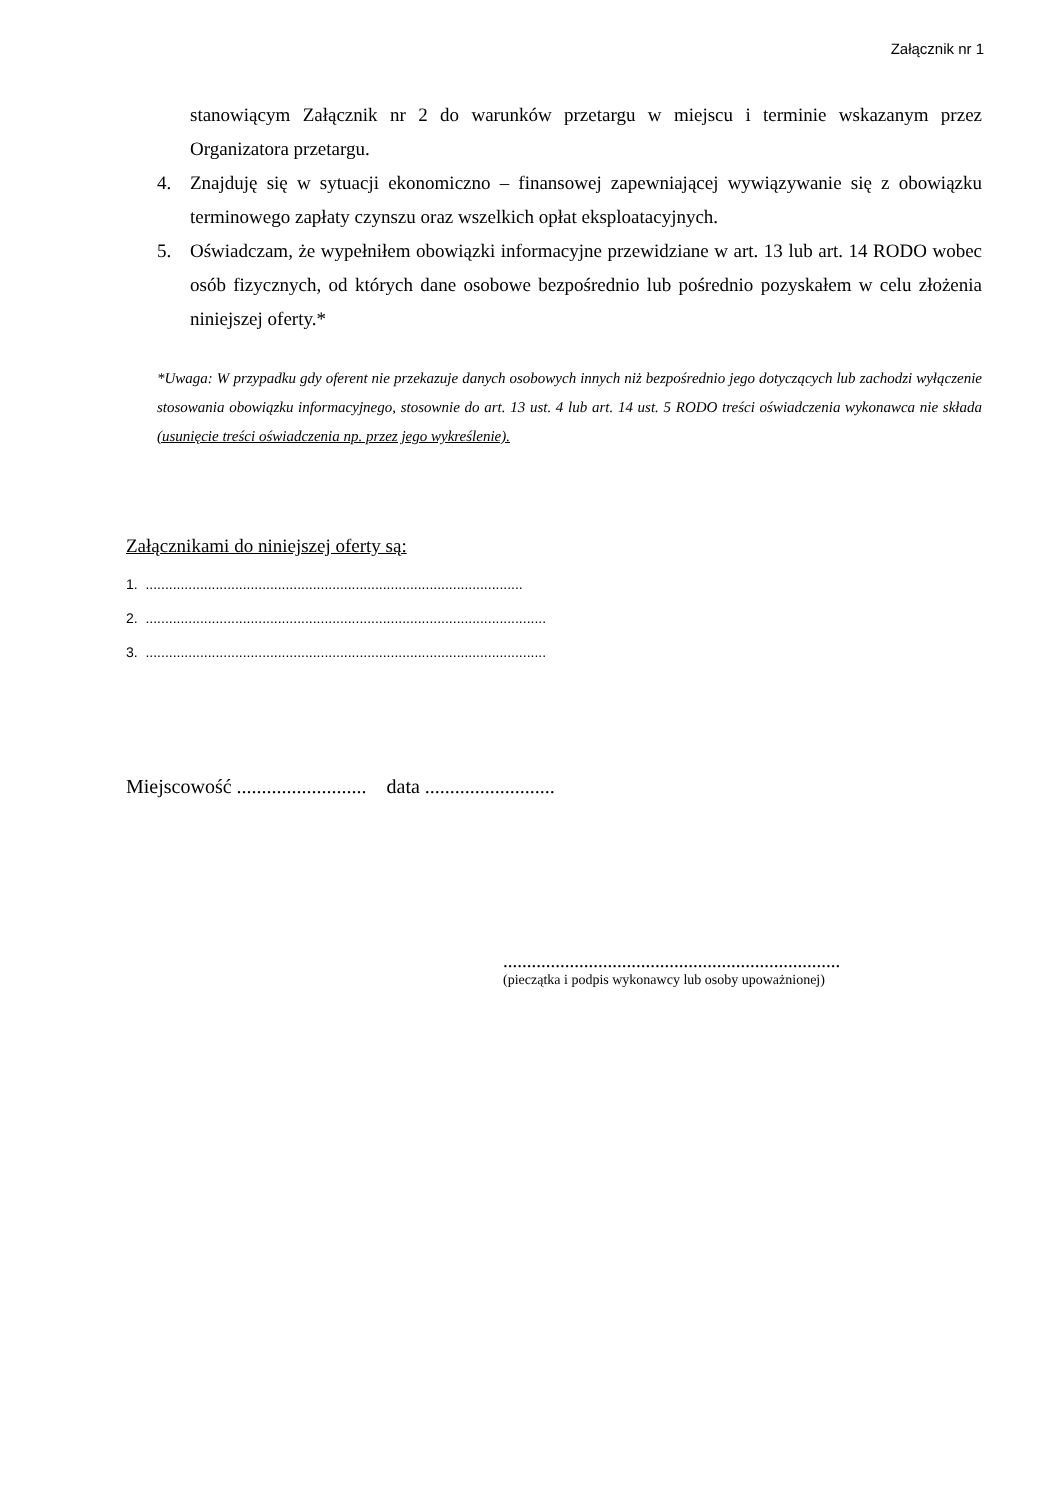Załącznik nr 1
stanowiącym Załącznik nr 2 do warunków przetargu w miejscu i terminie wskazanym przez Organizatora przetargu.
4. Znajduję się w sytuacji ekonomiczno – finansowej zapewniającej wywiązywanie się z obowiązku terminowego zapłaty czynszu oraz wszelkich opłat eksploatacyjnych.
5. Oświadczam, że wypełniłem obowiązki informacyjne przewidziane w art. 13 lub art. 14 RODO wobec osób fizycznych, od których dane osobowe bezpośrednio lub pośrednio pozyskałem w celu złożenia niniejszej oferty.*
*Uwaga: W przypadku gdy oferent nie przekazuje danych osobowych innych niż bezpośrednio jego dotyczących lub zachodzi wyłączenie stosowania obowiązku informacyjnego, stosownie do art. 13 ust. 4 lub art. 14 ust. 5 RODO treści oświadczenia wykonawca nie składa (usunięcie treści oświadczenia np. przez jego wykreślenie).
Załącznikami do niniejszej oferty są:
1. .................................................................................................
2. .......................................................................................................
3. .......................................................................................................
Miejscowość .......................... data ..........................
.......................................................................
(pieczątka i podpis wykonawcy lub osoby upoważnionej)